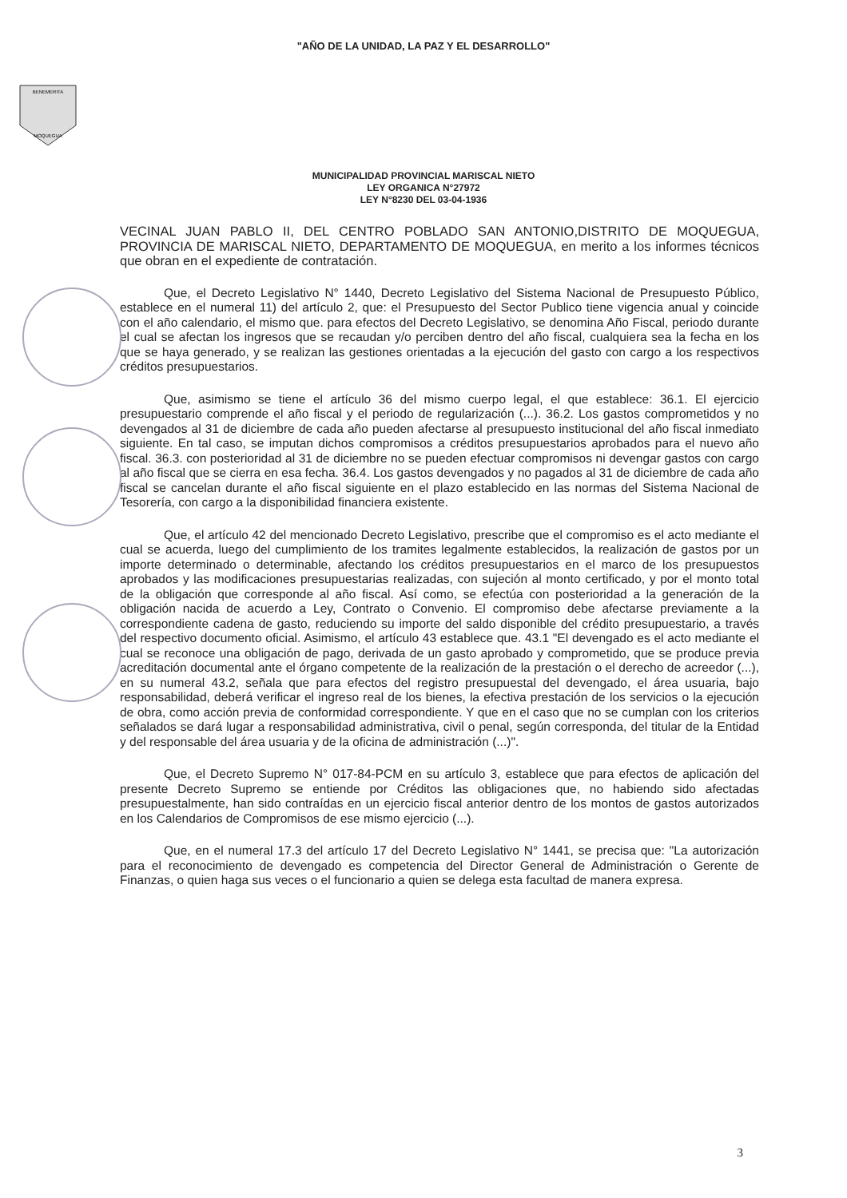"AÑO DE LA UNIDAD, LA PAZ Y EL DESARROLLO"
BENEMERITA
MOQUEGUA
MUNICIPALIDAD PROVINCIAL MARISCAL NIETO
LEY ORGANICA N°27972
LEY N°8230 DEL 03-04-1936
VECINAL JUAN PABLO II, DEL CENTRO POBLADO SAN ANTONIO,DISTRITO DE MOQUEGUA, PROVINCIA DE MARISCAL NIETO, DEPARTAMENTO DE MOQUEGUA, en merito a los informes técnicos que obran en el expediente de contratación.
Que, el Decreto Legislativo N° 1440, Decreto Legislativo del Sistema Nacional de Presupuesto Público, establece en el numeral 11) del artículo 2, que: el Presupuesto del Sector Publico tiene vigencia anual y coincide con el año calendario, el mismo que. para efectos del Decreto Legislativo, se denomina Año Fiscal, periodo durante el cual se afectan los ingresos que se recaudan y/o perciben dentro del año fiscal, cualquiera sea la fecha en los que se haya generado, y se realizan las gestiones orientadas a la ejecución del gasto con cargo a los respectivos créditos presupuestarios.
Que, asimismo se tiene el artículo 36 del mismo cuerpo legal, el que establece: 36.1. El ejercicio presupuestario comprende el año fiscal y el periodo de regularización (...). 36.2. Los gastos comprometidos y no devengados al 31 de diciembre de cada año pueden afectarse al presupuesto institucional del año fiscal inmediato siguiente. En tal caso, se imputan dichos compromisos a créditos presupuestarios aprobados para el nuevo año fiscal. 36.3. con posterioridad al 31 de diciembre no se pueden efectuar compromisos ni devengar gastos con cargo al año fiscal que se cierra en esa fecha. 36.4. Los gastos devengados y no pagados al 31 de diciembre de cada año fiscal se cancelan durante el año fiscal siguiente en el plazo establecido en las normas del Sistema Nacional de Tesorería, con cargo a la disponibilidad financiera existente.
Que, el artículo 42 del mencionado Decreto Legislativo, prescribe que el compromiso es el acto mediante el cual se acuerda, luego del cumplimiento de los tramites legalmente establecidos, la realización de gastos por un importe determinado o determinable, afectando los créditos presupuestarios en el marco de los presupuestos aprobados y las modificaciones presupuestarias realizadas, con sujeción al monto certificado, y por el monto total de la obligación que corresponde al año fiscal. Así como, se efectúa con posterioridad a la generación de la obligación nacida de acuerdo a Ley, Contrato o Convenio. El compromiso debe afectarse previamente a la correspondiente cadena de gasto, reduciendo su importe del saldo disponible del crédito presupuestario, a través del respectivo documento oficial. Asimismo, el artículo 43 establece que. 43.1 "El devengado es el acto mediante el cual se reconoce una obligación de pago, derivada de un gasto aprobado y comprometido, que se produce previa acreditación documental ante el órgano competente de la realización de la prestación o el derecho de acreedor (...), en su numeral 43.2, señala que para efectos del registro presupuestal del devengado, el área usuaria, bajo responsabilidad, deberá verificar el ingreso real de los bienes, la efectiva prestación de los servicios o la ejecución de obra, como acción previa de conformidad correspondiente. Y que en el caso que no se cumplan con los criterios señalados se dará lugar a responsabilidad administrativa, civil o penal, según corresponda, del titular de la Entidad y del responsable del área usuaria y de la oficina de administración (...)".
Que, el Decreto Supremo N° 017-84-PCM en su artículo 3, establece que para efectos de aplicación del presente Decreto Supremo se entiende por Créditos las obligaciones que, no habiendo sido afectadas presupuestalmente, han sido contraídas en un ejercicio fiscal anterior dentro de los montos de gastos autorizados en los Calendarios de Compromisos de ese mismo ejercicio (...).
Que, en el numeral 17.3 del artículo 17 del Decreto Legislativo N° 1441, se precisa que: "La autorización para el reconocimiento de devengado es competencia del Director General de Administración o Gerente de Finanzas, o quien haga sus veces o el funcionario a quien se delega esta facultad de manera expresa.
3